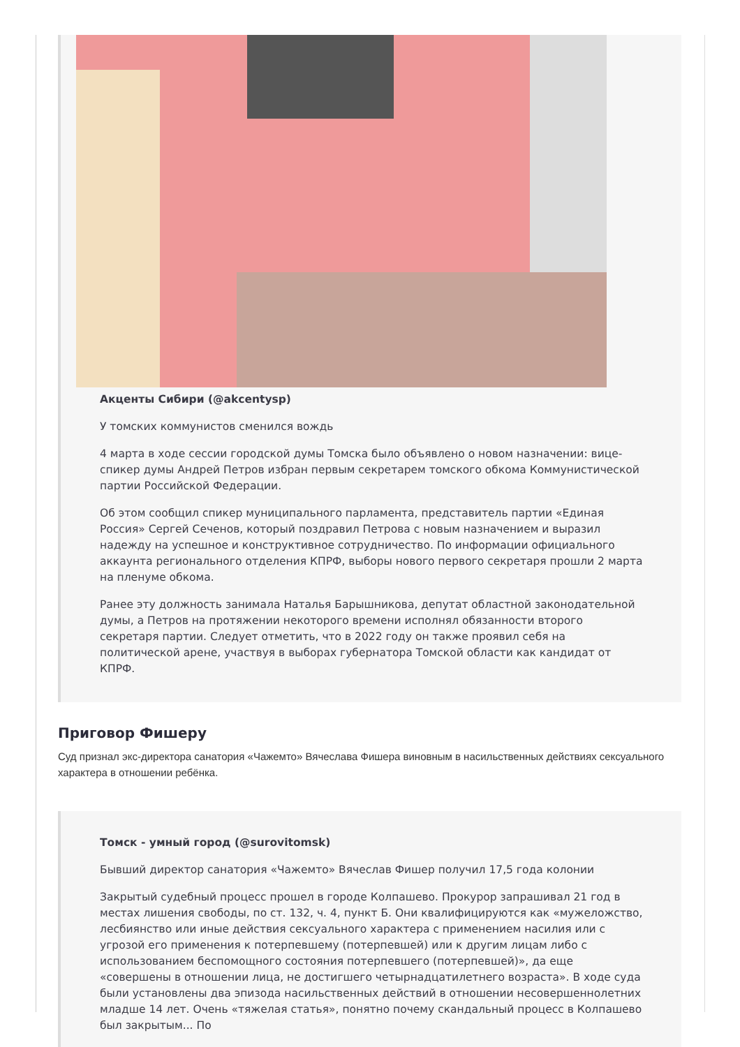Акценты Сибири (@akcentysp)
У томских коммунистов сменился вождь
4 марта в ходе сессии городской думы Томска было объявлено о новом назначении: вице-спикер думы Андрей Петров избран первым секретарем томского обкома Коммунистической партии Российской Федерации.
Об этом сообщил спикер муниципального парламента, представитель партии «Единая Россия» Сергей Сеченов, который поздравил Петрова с новым назначением и выразил надежду на успешное и конструктивное сотрудничество. По информации официального аккаунта регионального отделения КПРФ, выборы нового первого секретаря прошли 2 марта на пленуме обкома.
Ранее эту должность занимала Наталья Барышникова, депутат областной законодательной думы, а Петров на протяжении некоторого времени исполнял обязанности второго секретаря партии. Следует отметить, что в 2022 году он также проявил себя на политической арене, участвуя в выборах губернатора Томской области как кандидат от КПРФ.
Приговор Фишеру
Суд признал экс-директора санатория «Чажемто» Вячеслава Фишера виновным в насильственных действиях сексуального характера в отношении ребёнка.
Томск - умный город (@surovitomsk)
Бывший директор санатория «Чажемто» Вячеслав Фишер получил 17,5 года колонии
Закрытый судебный процесс прошел в городе Колпашево. Прокурор запрашивал 21 год в местах лишения свободы, по ст. 132, ч. 4, пункт Б. Они квалифицируются как «мужеложство, лесбиянство или иные действия сексуального характера с применением насилия или с угрозой его применения к потерпевшему (потерпевшей) или к другим лицам либо с использованием беспомощного состояния потерпевшего (потерпевшей)», да еще «совершены в отношении лица, не достигшего четырнадцатилетнего возраста». В ходе суда были установлены два эпизода насильственных действий в отношении несовершеннолетних младше 14 лет. Очень «тяжелая статья», понятно почему скандальный процесс в Колпашево был закрытым... По